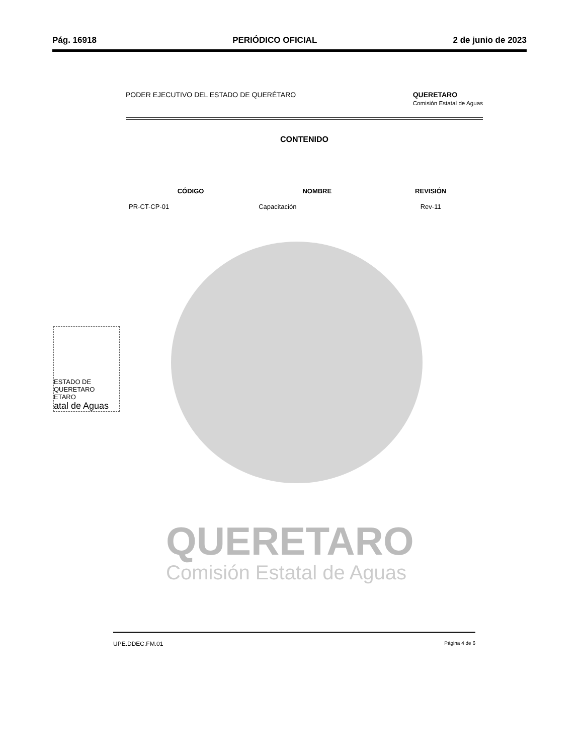Pág. 16918 PERIÓDICO OFICIAL 2 de junio de 2023
PODER EJECUTIVO DEL ESTADO DE QUERÉTARO QUERETARO
Comisión Estatal de Aguas
CONTENIDO
| CÓDIGO | NOMBRE | REVISIÓN |
| --- | --- | --- |
| PR-CT-CP-01 | Capacitación | Rev-11 |
QUERETARO
Comisión Estatal de Aguas
ESTADO DE QUERETARO
ETARO
atal de Aguas
UPE.DDEC.FM.01 Página 4 de 6